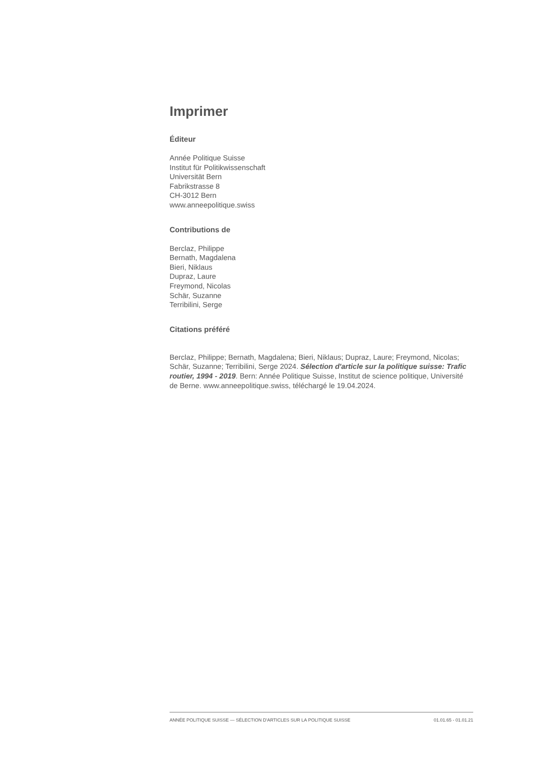Imprimer
Éditeur
Année Politique Suisse
Institut für Politikwissenschaft
Universität Bern
Fabrikstrasse 8
CH-3012 Bern
www.anneepolitique.swiss
Contributions de
Berclaz, Philippe
Bernath, Magdalena
Bieri, Niklaus
Dupraz, Laure
Freymond, Nicolas
Schär, Suzanne
Terribilini, Serge
Citations préféré
Berclaz, Philippe; Bernath, Magdalena; Bieri, Niklaus; Dupraz, Laure; Freymond, Nicolas; Schär, Suzanne; Terribilini, Serge 2024. Sélection d'article sur la politique suisse: Trafic routier, 1994 - 2019. Bern: Année Politique Suisse, Institut de science politique, Université de Berne. www.anneepolitique.swiss, téléchargé le 19.04.2024.
ANNÉE POLITIQUE SUISSE — SÉLECTION D'ARTICLES SUR LA POLITIQUE SUISSE 01.01.65 - 01.01.21